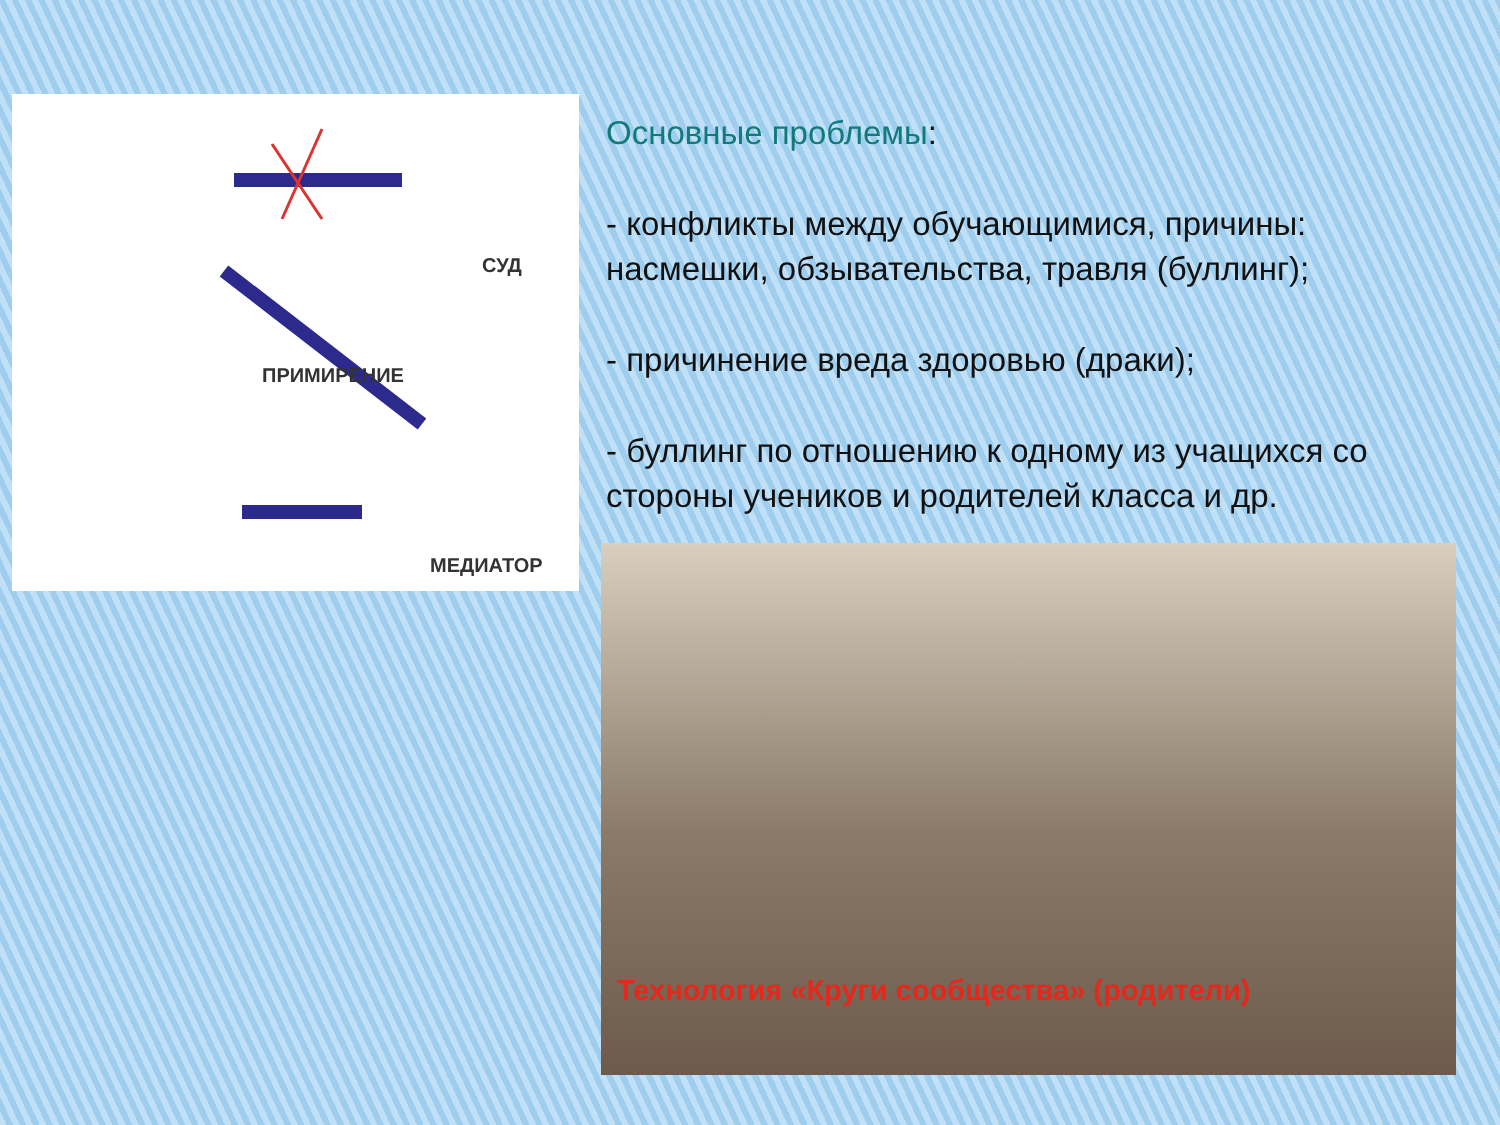СУД
ПРИМИРЕНИЕ
МЕДИАТОР
Основные проблемы:
- конфликты между обучающимися, причины: насмешки, обзывательства, травля (буллинг);
- причинение вреда здоровью (драки);
- буллинг по отношению к одному из учащихся со стороны учеников и родителей класса и др.
Технология «Круги сообщества» (родители)